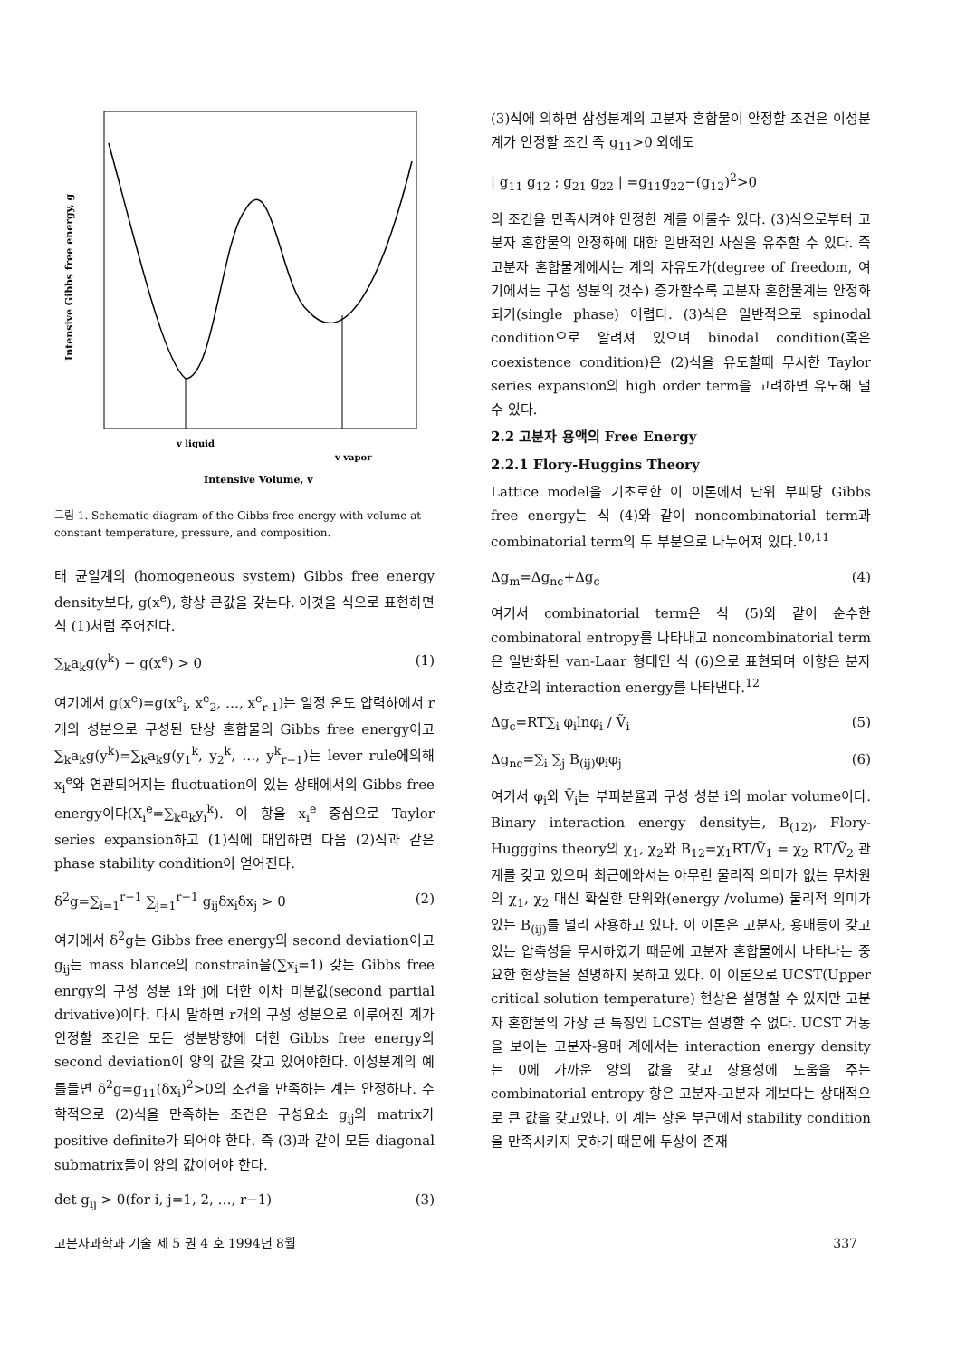Intensive Gibbs free energy, g
v liquid
v vapor
Intensive Volume, v
그림 1. Schematic diagram of the Gibbs free energy with volume at constant temperature, pressure, and composition.
태 균일계의 (homogeneous system) Gibbs free energy density보다, g(x<sup>e</sup>), 항상 큰값을 갖는다. 이것을 식으로 표현하면 식 (1)처럼 주어진다.
∑<sub>k</sub>a<sub>k</sub>g(y<sup>k</sup>) − g(x<sup>e</sup>) > 0 (1)
여기에서 g(x<sup>e</sup>)=g(x<sup>e</sup><sub>i</sub>, x<sup>e</sup><sub>2</sub>, …, x<sup>e</sup><sub>r-1</sub>)는 일정 온도 압력하에서 r개의 성분으로 구성된 단상 혼합물의 Gibbs free energy이고 ∑<sub>k</sub>a<sub>k</sub>g(y<sup>k</sup>)=∑<sub>k</sub>a<sub>k</sub>g(y<sub>1</sub><sup>k</sup>, y<sub>2</sub><sup>k</sup>, …, y<sup>k</sup><sub>r−1</sub>)는 lever rule에의해 x<sub>i</sub><sup>e</sup>와 연관되어지는 fluctuation이 있는 상태에서의 Gibbs free energy이다(X<sub>i</sub><sup>e</sup>=∑<sub>k</sub>a<sub>k</sub>y<sub>i</sub><sup>k</sup>). 이 항을 x<sub>i</sub><sup>e</sup> 중심으로 Taylor series expansion하고 (1)식에 대입하면 다음 (2)식과 같은 phase stability condition이 얻어진다.
δ<sup>2</sup>g=∑<sub>i=1</sub><sup>r−1</sup> ∑<sub>j=1</sub><sup>r−1</sup> g<sub>ij</sub>δx<sub>i</sub>δx<sub>j</sub> > 0 (2)
여기에서 δ<sup>2</sup>g는 Gibbs free energy의 second deviation이고 g<sub>ij</sub>는 mass blance의 constrain을(∑x<sub>i</sub>=1) 갖는 Gibbs free enrgy의 구성 성분 i와 j에 대한 이차 미분값(second partial drivative)이다. 다시 말하면 r개의 구성 성분으로 이루어진 계가 안정할 조건은 모든 성분방향에 대한 Gibbs free energy의 second deviation이 양의 값을 갖고 있어야한다. 이성분계의 예를들면 δ<sup>2</sup>g=g<sub>11</sub>(δx<sub>i</sub>)<sup>2</sup>>0의 조건을 만족하는 계는 안정하다. 수학적으로 (2)식을 만족하는 조건은 구성요소 g<sub>ij</sub>의 matrix가 positive definite가 되어야 한다. 즉 (3)과 같이 모든 diagonal submatrix들이 양의 값이어야 한다.
det g<sub>ij</sub> > 0(for i, j=1, 2, …, r−1) (3)
(3)식에 의하면 삼성분계의 고분자 혼합물이 안정할 조건은 이성분계가 안정할 조건 즉 g<sub>11</sub>>0 외에도
| g<sub>11</sub> g<sub>12</sub> ; g<sub>21</sub> g<sub>22</sub> | =g<sub>11</sub>g<sub>22</sub>−(g<sub>12</sub>)<sup>2</sup>>0
의 조건을 만족시켜야 안정한 계를 이룰수 있다. (3)식으로부터 고분자 혼합물의 안정화에 대한 일반적인 사실을 유추할 수 있다. 즉 고분자 혼합물계에서는 계의 자유도가(degree of freedom, 여기에서는 구성 성분의 갯수) 증가할수록 고분자 혼합물계는 안정화되기(single phase) 어렵다. (3)식은 일반적으로 spinodal condition으로 알려져 있으며 binodal condition(혹은 coexistence condition)은 (2)식을 유도할때 무시한 Taylor series expansion의 high order term을 고려하면 유도해 낼 수 있다.
2.2 고분자 용액의 Free Energy
2.2.1 Flory-Huggins Theory
Lattice model을 기초로한 이 이론에서 단위 부피당 Gibbs free energy는 식 (4)와 같이 noncombinatorial term과 combinatorial term의 두 부분으로 나누어져 있다.<sup>10,11</sup>
Δg<sub>m</sub>=Δg<sub>nc</sub>+Δg<sub>c</sub> (4)
여기서 combinatorial term은 식 (5)와 같이 순수한 combinatoral entropy를 나타내고 noncombinatorial term은 일반화된 van-Laar 형태인 식 (6)으로 표현되며 이항은 분자 상호간의 interaction energy를 나타낸다.<sup>12</sup>
Δg<sub>c</sub>=RT∑<sub>i</sub> φ<sub>i</sub>lnφ<sub>i</sub> / Ṽ<sub>i</sub> (5)
Δg<sub>nc</sub>=∑<sub>i</sub> ∑<sub>j</sub> B<sub>(ij)</sub>φ<sub>i</sub>φ<sub>j</sub> (6)
여기서 φ<sub>i</sub>와 Ṽ<sub>i</sub>는 부피분율과 구성 성분 i의 molar volume이다. Binary interaction energy density는, B<sub>(12)</sub>, Flory-Hugggins theory의 χ<sub>1</sub>, χ<sub>2</sub>와 B<sub>12</sub>=χ<sub>1</sub>RT/Ṽ<sub>1</sub> = χ<sub>2</sub> RT/Ṽ<sub>2</sub> 관계를 갖고 있으며 최근에와서는 아무런 물리적 의미가 없는 무차원의 χ<sub>1</sub>, χ<sub>2</sub> 대신 확실한 단위와(energy /volume) 물리적 의미가 있는 B<sub>(ij)</sub>를 널리 사용하고 있다. 이 이론은 고분자, 용매등이 갖고있는 압축성을 무시하였기 때문에 고분자 혼합물에서 나타나는 중요한 현상들을 설명하지 못하고 있다. 이 이론으로 UCST(Upper critical solution temperature) 현상은 설명할 수 있지만 고분자 혼합물의 가장 큰 특징인 LCST는 설명할 수 없다. UCST 거동을 보이는 고분자-용매 계에서는 interaction energy density는 0에 가까운 양의 값을 갖고 상용성에 도움을 주는 combinatorial entropy 항은 고분자-고분자 계보다는 상대적으로 큰 값을 갖고있다. 이 계는 상온 부근에서 stability condition을 만족시키지 못하기 때문에 두상이 존재
고분자과학과 기술 제 5 권 4 호 1994년 8월 337